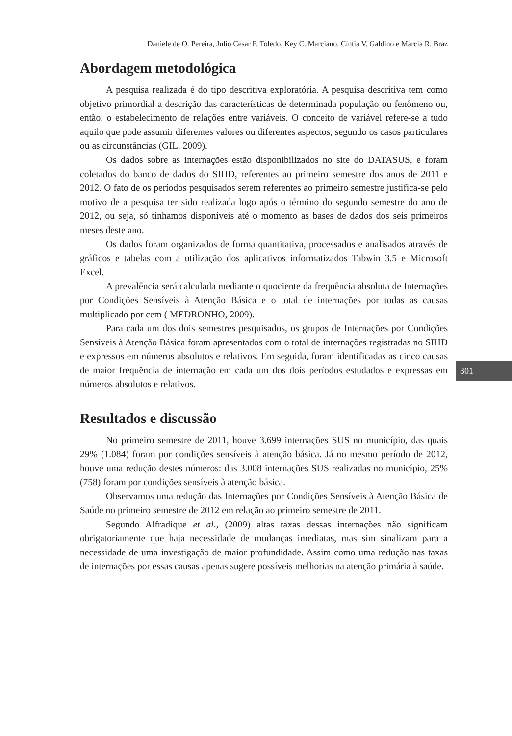301
Daniele de O. Pereira, Julio Cesar F. Toledo, Key C. Marciano, Cíntia V. Galdino e Márcia R. Braz
Abordagem metodológica
A pesquisa realizada é do tipo descritiva exploratória. A pesquisa descritiva tem como objetivo primordial a descrição das características de determinada população ou fenômeno ou, então, o estabelecimento de relações entre variáveis. O conceito de variável refere-se a tudo aquilo que pode assumir diferentes valores ou diferentes aspectos, segundo os casos particulares ou as circunstâncias (GIL, 2009).
Os dados sobre as internações estão disponibilizados no site do DATASUS, e foram coletados do banco de dados do SIHD, referentes ao primeiro semestre dos anos de 2011 e 2012. O fato de os períodos pesquisados serem referentes ao primeiro semestre justifica-se pelo motivo de a pesquisa ter sido realizada logo após o término do segundo semestre do ano de 2012, ou seja, só tínhamos disponíveis até o momento as bases de dados dos seis primeiros meses deste ano.
Os dados foram organizados de forma quantitativa, processados e analisados através de gráficos e tabelas com a utilização dos aplicativos informatizados Tabwin 3.5 e Microsoft Excel.
A prevalência será calculada mediante o quociente da frequência absoluta de Internações por Condições Sensíveis à Atenção Básica e o total de internações por todas as causas multiplicado por cem ( MEDRONHO, 2009).
Para cada um dos dois semestres pesquisados, os grupos de Internações por Condições Sensíveis à Atenção Básica foram apresentados com o total de internações registradas no SIHD e expressos em números absolutos e relativos. Em seguida, foram identificadas as cinco causas de maior frequência de internação em cada um dos dois períodos estudados e expressas em números absolutos e relativos.
Resultados e discussão
No primeiro semestre de 2011, houve 3.699 internações SUS no município, das quais 29% (1.084) foram por condições sensíveis à atenção básica. Já no mesmo período de 2012, houve uma redução destes números: das 3.008 internações SUS realizadas no município, 25% (758) foram por condições sensíveis à atenção básica.
Observamos uma redução das Internações por Condições Sensíveis à Atenção Básica de Saúde no primeiro semestre de 2012 em relação ao primeiro semestre de 2011.
Segundo Alfradique et al., (2009) altas taxas dessas internações não significam obrigatoriamente que haja necessidade de mudanças imediatas, mas sim sinalizam para a necessidade de uma investigação de maior profundidade. Assim como uma redução nas taxas de internações por essas causas apenas sugere possíveis melhorias na atenção primária à saúde.